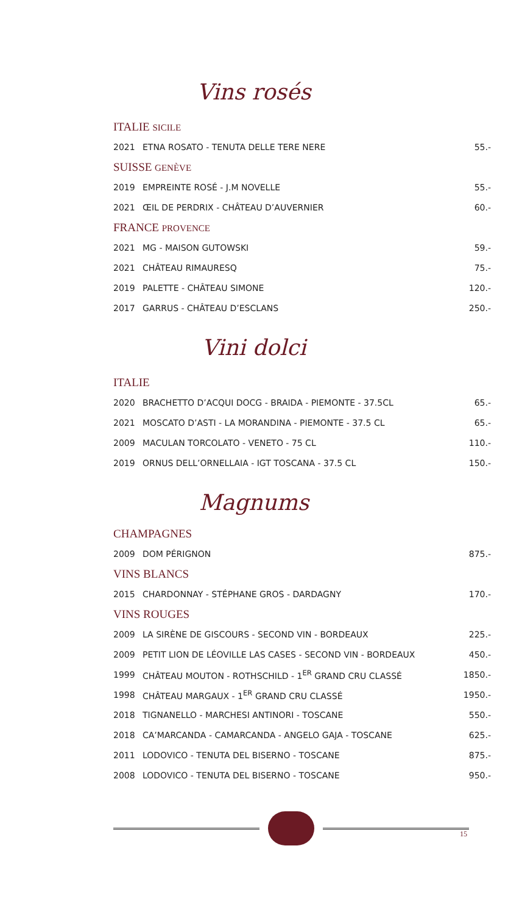Vins rosés
| ITALIE SICILE | | |
| 2021 | ETNA ROSATO - TENUTA DELLE TERE NERE | 55.- |
| SUISSE GENÈVE | | |
| 2019 | EMPREINTE ROSÉ - J.M NOVELLE | 55.- |
| 2021 | ŒIL DE PERDRIX - CHÂTEAU D’AUVERNIER | 60.- |
| FRANCE PROVENCE | | |
| 2021 | MG - MAISON GUTOWSKI | 59.- |
| 2021 | CHÂTEAU RIMAURESQ | 75.- |
| 2019 | PALETTE - CHÂTEAU SIMONE | 120.- |
| 2017 | GARRUS - CHÂTEAU D’ESCLANS | 250.- |
Vini dolci
| ITALIE | | |
| 2020 | BRACHETTO D’ACQUI DOCG - BRAIDA - PIEMONTE - 37.5CL | 65.- |
| 2021 | MOSCATO D’ASTI - LA MORANDINA - PIEMONTE - 37.5 CL | 65.- |
| 2009 | MACULAN TORCOLATO - VENETO - 75 CL | 110.- |
| 2019 | ORNUS DELL’ORNELLAIA - IGT TOSCANA - 37.5 CL | 150.- |
Magnums
| CHAMPAGNES | | |
| 2009 | DOM PÉRIGNON | 875.- |
| VINS BLANCS | | |
| 2015 | CHARDONNAY - STÉPHANE GROS - DARDAGNY | 170.- |
| VINS ROUGES | | |
| 2009 | LA SIRÈNE DE GISCOURS - SECOND VIN - BORDEAUX | 225.- |
| 2009 | PETIT LION DE LÉOVILLE LAS CASES - SECOND VIN - BORDEAUX | 450.- |
| 1999 | CHÂTEAU MOUTON - ROTHSCHILD - 1<sup>ER</sup> GRAND CRU CLASSÉ | 1850.- |
| 1998 | CHÂTEAU MARGAUX - 1<sup>ER</sup> GRAND CRU CLASSÉ | 1950.- |
| 2018 | TIGNANELLO - MARCHESI ANTINORI - TOSCANE | 550.- |
| 2018 | CA’MARCANDA - CAMARCANDA - ANGELO GAJA - TOSCANE | 625.- |
| 2011 | LODOVICO - TENUTA DEL BISERNO - TOSCANE | 875.- |
| 2008 | LODOVICO - TENUTA DEL BISERNO - TOSCANE | 950.- |
15